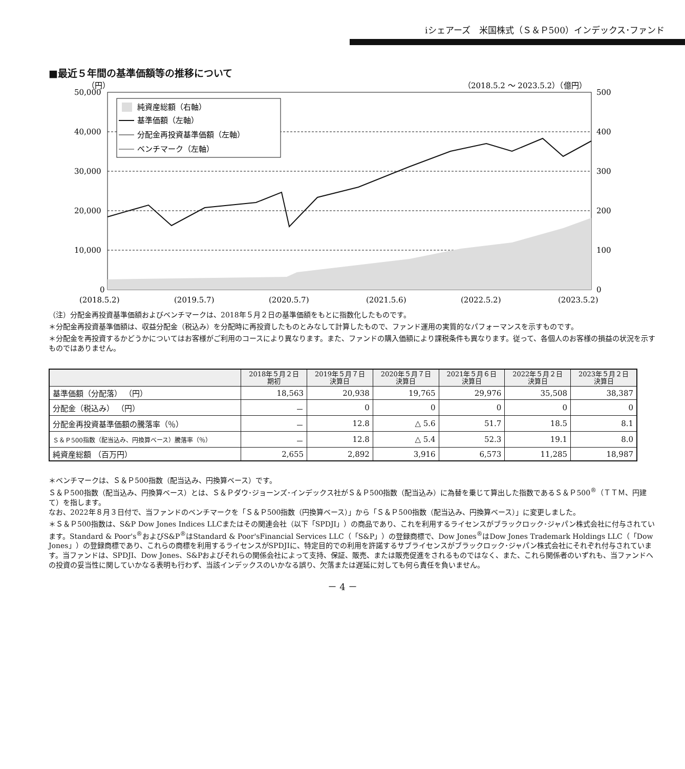iシェアーズ　米国株式（Ｓ＆Ｐ500）インデックス･ファンド
■最近５年間の基準価額等の推移について
（円）
（2018.5.2 ～ 2023.5.2）（億円）
50,000
40,000
30,000
20,000
10,000
0
500
400
300
200
100
0
純資産総額（右軸）
基準価額（左軸）
分配金再投資基準価額（左軸）
ベンチマーク（左軸）
(2018.5.2)
(2019.5.7)
(2020.5.7)
(2021.5.6)
(2022.5.2)
(2023.5.2)
（注）分配金再投資基準価額およびベンチマークは、2018年５月２日の基準価額をもとに指数化したものです。
＊分配金再投資基準価額は、収益分配金（税込み）を分配時に再投資したものとみなして計算したもので、ファンド運用の実質的なパフォーマンスを示すものです。
＊分配金を再投資するかどうかについてはお客様がご利用のコースにより異なります。また、ファンドの購入価額により課税条件も異なります。従って、各個人のお客様の損益の状況を示すものではありません。
| | 2018年５月２日 期初 | 2019年５月７日 決算日 | 2020年５月７日 決算日 | 2021年５月６日 決算日 | 2022年５月２日 決算日 | 2023年５月２日 決算日 |
| --- | --- | --- | --- | --- | --- | --- |
| 基準価額（分配落） （円） | 18,563 | 20,938 | 19,765 | 29,976 | 35,508 | 38,387 |
| 分配金（税込み） （円） | － | 0 | 0 | 0 | 0 | 0 |
| 分配金再投資基準価額の騰落率（％） | － | 12.8 | △ 5.6 | 51.7 | 18.5 | 8.1 |
| Ｓ＆Ｐ500指数（配当込み、円換算ベース）騰落率（％） | － | 12.8 | △ 5.4 | 52.3 | 19.1 | 8.0 |
| 純資産総額 （百万円） | 2,655 | 2,892 | 3,916 | 6,573 | 11,285 | 18,987 |
＊ベンチマークは、Ｓ＆Ｐ500指数（配当込み、円換算ベース）です。
Ｓ＆Ｐ500指数（配当込み、円換算ベース）とは、Ｓ＆Ｐダウ･ジョーンズ･インデックス社がＳ＆Ｐ500指数（配当込み）に為替を乗じて算出した指数であるＳ＆Ｐ500<sup>®</sup>（ＴＴＭ、円建て）を指します。
なお、2022年８月３日付で、当ファンドのベンチマークを「Ｓ＆Ｐ500指数（円換算ベース）」から「Ｓ＆Ｐ500指数（配当込み、円換算ベース）」に変更しました。
＊Ｓ＆Ｐ500指数は、S&P Dow Jones Indices LLCまたはその関連会社（以下「SPDJI」）の商品であり、これを利用するライセンスがブラックロック･ジャパン株式会社に付与されています。Standard & Poor's<sup>®</sup>およびS&P<sup>®</sup>はStandard & Poor'sFinancial Services LLC（「S&P」）の登録商標で、Dow Jones<sup>®</sup>はDow Jones Trademark Holdings LLC（「Dow Jones」）の登録商標であり、これらの商標を利用するライセンスがSPDJIに、特定目的での利用を許諾するサブライセンスがブラックロック･ジャパン株式会社にそれぞれ付与されています。当ファンドは、SPDJI、Dow Jones、S&Pおよびそれらの関係会社によって支持、保証、販売、または販売促進をされるものではなく、また、これら関係者のいずれも、当ファンドへの投資の妥当性に関していかなる表明も行わず、当該インデックスのいかなる誤り、欠落または遅延に対しても何ら責任を負いません。
－ 4 －